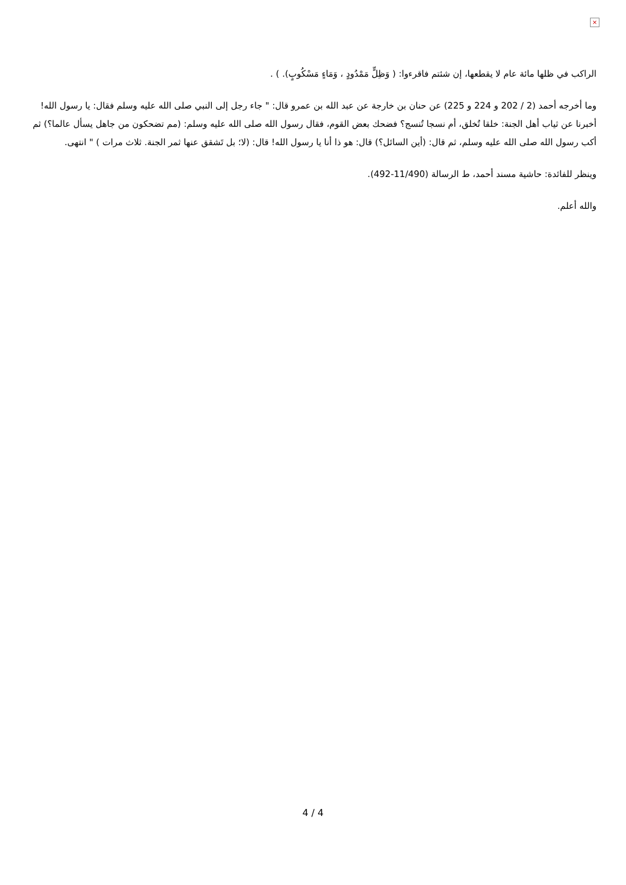×
الراكب في ظلها مائة عام لا يقطعها، إن شئتم فاقرءوا: ( وَظِلٍّ مَمْدُودٍ ، وَمَاءٍ مَسْكُوبٍ). ) .
وما أخرجه أحمد (2 / 202 و 224 و 225) عن حنان بن خارجة عن عبد الله بن عمرو قال: " جاء رجل إلى النبي صلى الله عليه وسلم فقال: يا رسول الله! أخبرنا عن ثياب أهل الجنة: خلقا تُخلق، أم نسجا تُنسج؟ فضحك بعض القوم، فقال رسول الله صلى الله عليه وسلم: (مم تضحكون من جاهل يسأل عالما؟) ثم أكب رسول الله صلى الله عليه وسلم، ثم قال: (أين السائل؟) قال: هو ذا أنا يا رسول الله! قال: (لا؛ بل تَشقق عنها ثمر الجنة. ثلاث مرات ) " انتهى.
وينظر للفائدة: حاشية مسند أحمد، ط الرسالة (11/490-492).
والله أعلم.
4 / 4